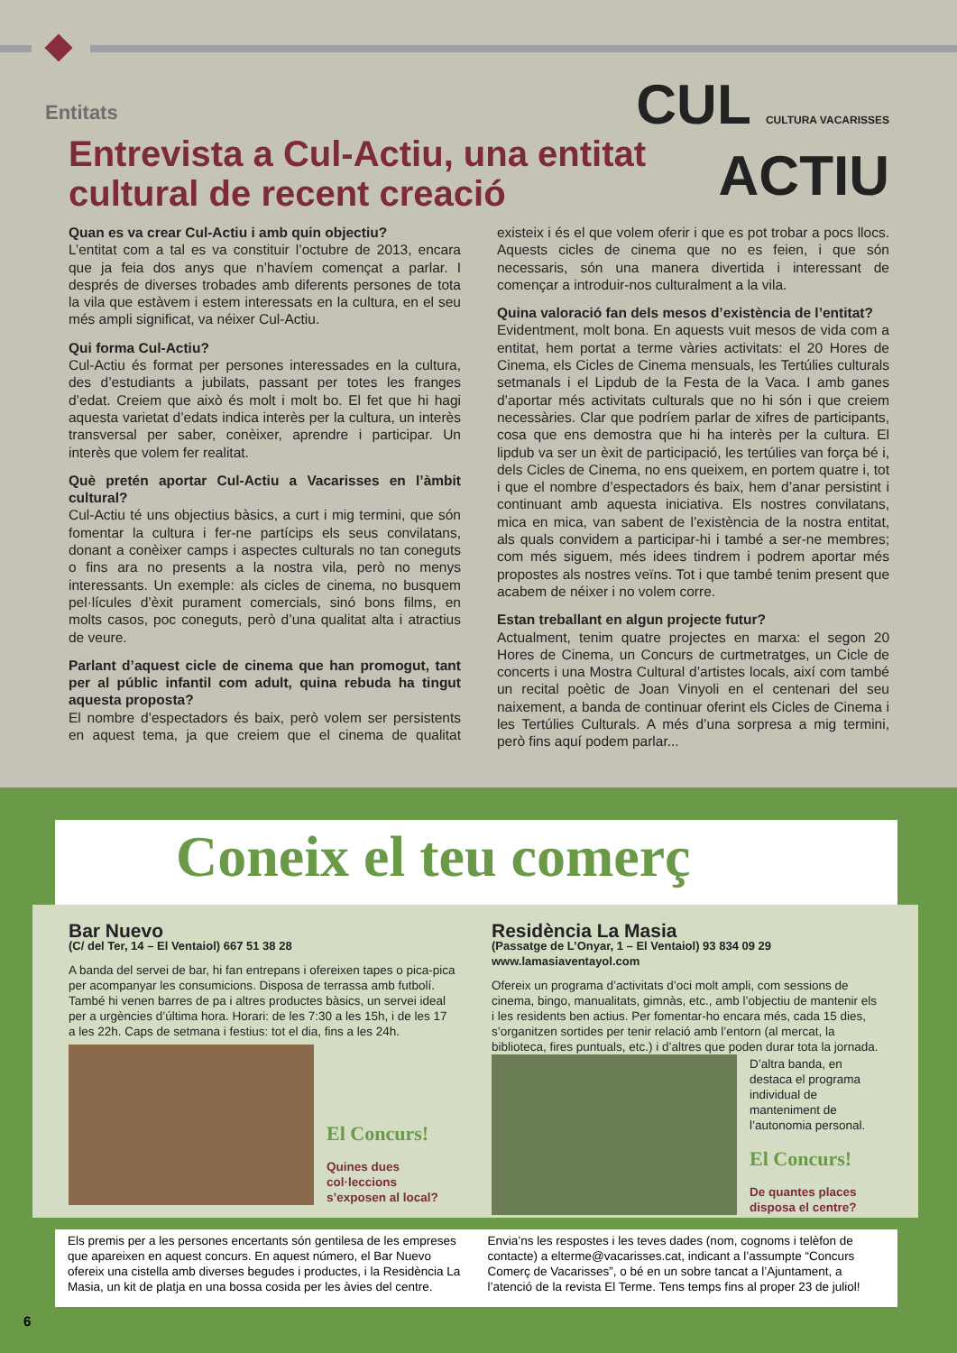Entitats
Entrevista a Cul-Actiu, una entitat
cultural de recent creació
CUL CULTURA VACARISSES
ACTIU
Quan es va crear Cul-Actiu i amb quin objectiu?
L’entitat com a tal es va constituir l’octubre de 2013, encara que ja feia dos anys que n’havíem començat a parlar. I després de diverses trobades amb diferents persones de tota la vila que estàvem i estem interessats en la cultura, en el seu més ampli significat, va néixer Cul-Actiu.
Qui forma Cul-Actiu?
Cul-Actiu és format per persones interessades en la cultura, des d’estudiants a jubilats, passant per totes les franges d’edat. Creiem que això és molt i molt bo. El fet que hi hagi aquesta varietat d’edats indica interès per la cultura, un interès transversal per saber, conèixer, aprendre i participar. Un interès que volem fer realitat.
Què pretén aportar Cul-Actiu a Vacarisses en l’àmbit cultural?
Cul-Actiu té uns objectius bàsics, a curt i mig termini, que són fomentar la cultura i fer-ne partícips els seus convilatans, donant a conèixer camps i aspectes culturals no tan coneguts o fins ara no presents a la nostra vila, però no menys interessants. Un exemple: als cicles de cinema, no busquem pel·lícules d’èxit purament comercials, sinó bons films, en molts casos, poc coneguts, però d’una qualitat alta i atractius de veure.
Parlant d’aquest cicle de cinema que han promogut, tant per al públic infantil com adult, quina rebuda ha tingut aquesta proposta?
El nombre d’espectadors és baix, però volem ser persistents en aquest tema, ja que creiem que el cinema de qualitat existeix i és el que volem oferir i que es pot trobar a pocs llocs. Aquests cicles de cinema que no es feien, i que són necessaris, són una manera divertida i interessant de començar a introduir-nos culturalment a la vila.
Quina valoració fan dels mesos d’existència de l’entitat?
Evidentment, molt bona. En aquests vuit mesos de vida com a entitat, hem portat a terme vàries activitats: el 20 Hores de Cinema, els Cicles de Cinema mensuals, les Tertúlies culturals setmanals i el Lipdub de la Festa de la Vaca. I amb ganes d’aportar més activitats culturals que no hi són i que creiem necessàries. Clar que podríem parlar de xifres de participants, cosa que ens demostra que hi ha interès per la cultura. El lipdub va ser un èxit de participació, les tertúlies van força bé i, dels Cicles de Cinema, no ens queixem, en portem quatre i, tot i que el nombre d’espectadors és baix, hem d’anar persistint i continuant amb aquesta iniciativa. Els nostres convilatans, mica en mica, van sabent de l’existència de la nostra entitat, als quals convidem a participar-hi i també a ser-ne membres; com més siguem, més idees tindrem i podrem aportar més propostes als nostres veïns. Tot i que també tenim present que acabem de néixer i no volem corre.
Estan treballant en algun projecte futur?
Actualment, tenim quatre projectes en marxa: el segon 20 Hores de Cinema, un Concurs de curtmetratges, un Cicle de concerts i una Mostra Cultural d’artistes locals, així com també un recital poètic de Joan Vinyoli en el centenari del seu naixement, a banda de continuar oferint els Cicles de Cinema i les Tertúlies Culturals. A més d’una sorpresa a mig termini, però fins aquí podem parlar...
Coneix el teu comerç
Bar Nuevo
(C/ del Ter, 14 – El Ventaiol) 667 51 38 28
A banda del servei de bar, hi fan entrepans i ofereixen tapes o pica-pica per acompanyar les consumicions. Disposa de terrassa amb futbolí. També hi venen barres de pa i altres productes bàsics, un servei ideal per a urgències d’última hora. Horari: de les 7:30 a les 15h, i de les 17 a les 22h. Caps de setmana i festius: tot el dia, fins a les 24h.
El Concurs! Quines dues col·leccions s’exposen al local?
Residència La Masia
(Passatge de L’Onyar, 1 – El Ventaiol) 93 834 09 29
www.lamasiaventayol.com
Ofereix un programa d’activitats d’oci molt ampli, com sessions de cinema, bingo, manualitats, gimnàs, etc., amb l’objectiu de mantenir els i les residents ben actius. Per fomentar-ho encara més, cada 15 dies, s’organitzen sortides per tenir relació amb l’entorn (al mercat, la biblioteca, fires puntuals, etc.) i d’altres que poden durar tota la jornada.
D’altra banda, en destaca el programa individual de manteniment de l’autonomia personal. El Concurs! De quantes places disposa el centre?
Els premis per a les persones encertants són gentilesa de les empreses que apareixen en aquest concurs. En aquest número, el Bar Nuevo ofereix una cistella amb diverses begudes i productes, i la Residència La Masia, un kit de platja en una bossa cosida per les àvies del centre.
Envia’ns les respostes i les teves dades (nom, cognoms i telèfon de contacte) a elterme@vacarisses.cat, indicant a l’assumpte “Concurs Comerç de Vacarisses”, o bé en un sobre tancat a l’Ajuntament, a l’atenció de la revista El Terme. Tens temps fins al proper 23 de juliol!
6